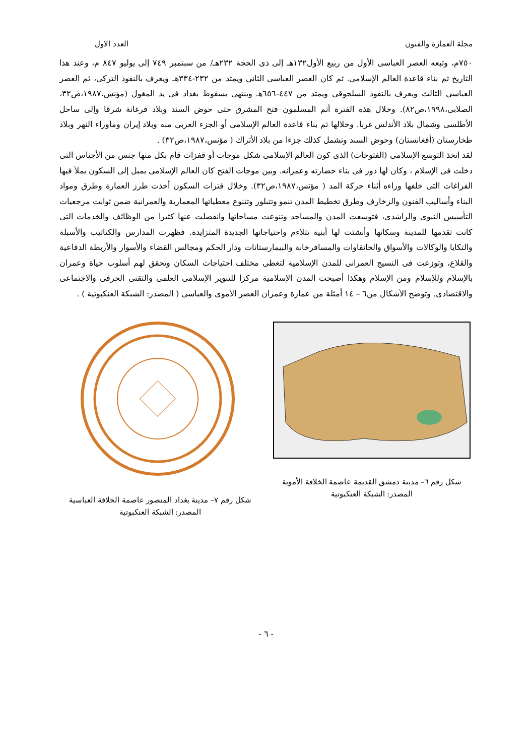مجلة العمارة والفنون العدد الاول
٧٥٠م، وتبعه العصر العباسى الأول من ربيع الأول١٣٢هـ إلى ذى الحجة ٢٣٢هـ/ من سبتمبر ٧٤٩ إلى يوليو ٨٤٧ م، وعند هذا التاريخ تم بناء قاعدة العالم الإسلامى. ثم كان العصر العباسى الثانى ويمتد من ٢٣٢-٣٣٤هـ ويعرف بالنفوذ التركى، ثم العصر العباسى الثالث ويعرف بالنفوذ السلجوقى ويمتد من ٤٤٧-٦٥٦هـ وينتهى بسقوط بغداد فى يد المغول (مؤنس،١٩٨٧،ص٣٢، الصلابى،١٩٩٨،ص٨٢). وخلال هذه الفترة أتم المسلمون فتح المشرق حتى حوض السند وبلاد فرغانة شرقا وإلى ساحل الأطلسى وشمال بلاد الأندلس غربا. وخلالها تم بناء قاعدة العالم الإسلامى أو الجزء العربى منه وبلاد إيران وماوراء النهر وبلاد طخارستان (أفغانستان) وحوض السند وتشمل كذلك جزءا من بلاد الأتراك ( مؤنس،١٩٨٧،ص٣٢) .
لقد اتخذ التوسع الإسلامى (الفتوحات) الذى كون العالم الإسلامى شكل موجات أو قفزات قام بكل منها جنس من الأجناس التى دخلت فى الإسلام ، وكان لها دور فى بناء حضارته وعمرانه. وبين موجات الفتح كان العالم الإسلامى يميل إلى السكون يملأ فيها الفراغات التى خلفها وراءه أثناء حركة المد ( مؤنس،١٩٨٧،ص٣٢). وخلال فترات السكون أخذت طرز العمارة وطرق ومواد البناء وأساليب الفنون والزخارف وطرق تخطيط المدن تنمو وتتبلور وتتنوع معطياتها المعمارية والعمرانية ضمن ثوابت مرجعيات التأسيس النبوى والراشدى، فتوسعت المدن والمساجد وتنوعت مساحاتها وانفصلت عنها كثيرا من الوظائف والخدمات التى كانت تقدمها للمدينة وسكانها وأنشئت لها أبنية تتلاءم واحتياجاتها الجديدة المتزايدة. فظهرت المدارس والكتاتيب والأسبلة والتكايا والوكالات والأسواق والخانقاوات والمسافرخانة والبيمارستانات ودار الحكم ومجالس القضاء والأسوار والأربطة الدفاعية والقلاع، وتوزعت فى النسيج العمرانى للمدن الإسلامية لتغطى مختلف احتياجات السكان وتحقق لهم أسلوب حياة وعمران بالإسلام وللإسلام ومن الإسلام وهكذا أصبحت المدن الإسلامية مركزا للتنوير الإسلامى العلمى والتقنى الحرفى والاجتماعى والاقتصادى. وتوضح الأشكال من٦ – ١٤ أمثلة من عمارة وعمران العصر الأموى والعباسى ( المصدر: الشبكة العنكبوتية ) .
شكل رقم ٦– مدينة دمشق القديمة عاصمة الخلافة الأموية المصدر: الشبكة العنكبوتية
شكل رقم ٧– مدينة بغداد المنصور عاصمة الخلافة العباسية المصدر: الشبكة العنكبوتية
- ٦ -